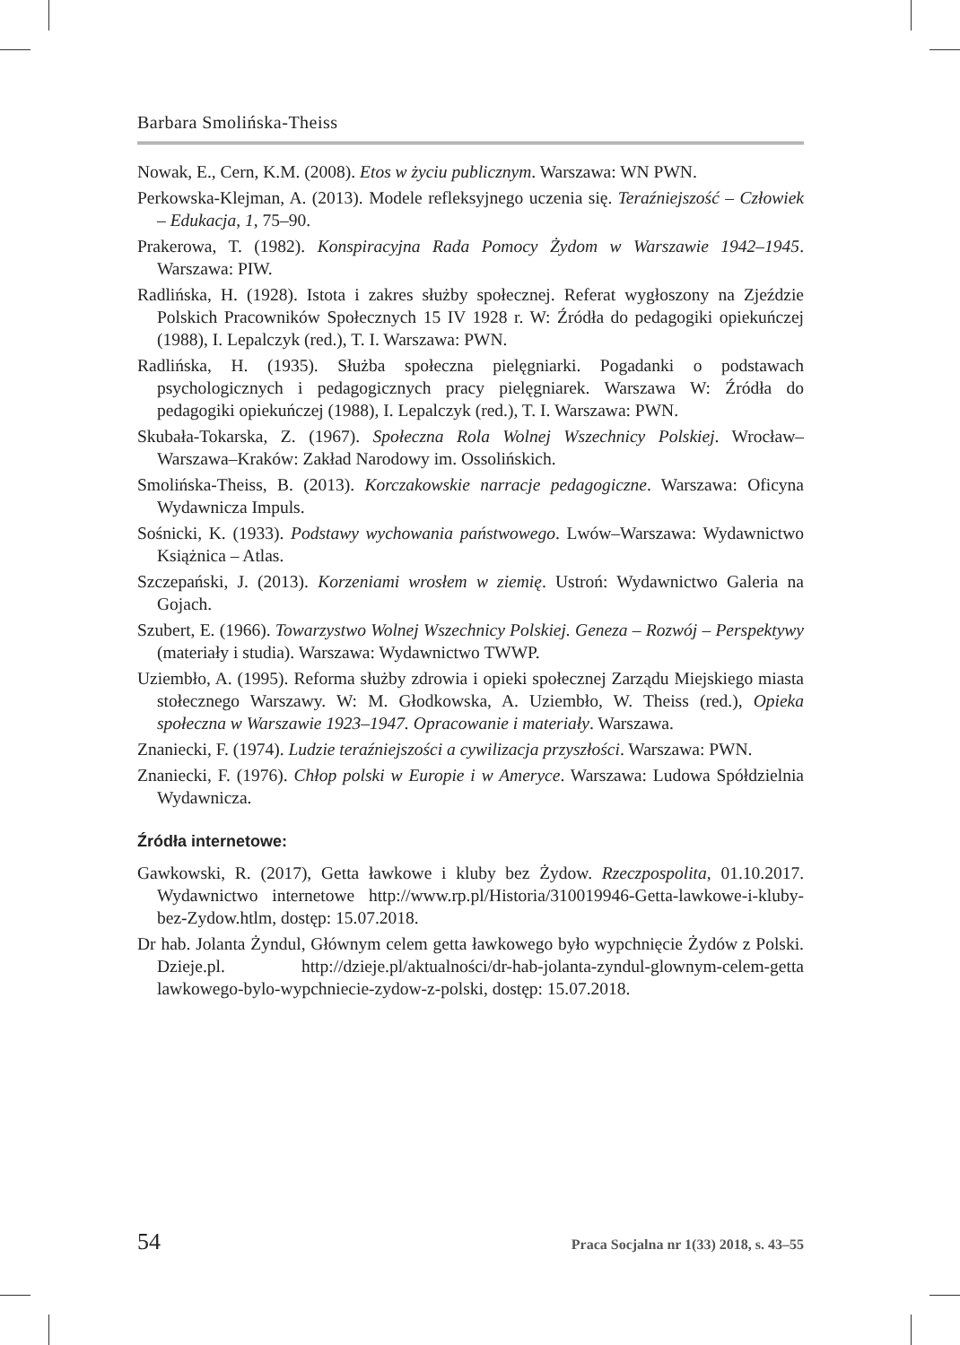Barbara Smolińska-Theiss
Nowak, E., Cern, K.M. (2008). Etos w życiu publicznym. Warszawa: WN PWN.
Perkowska-Klejman, A. (2013). Modele refleksyjnego uczenia się. Teraźniejszość – Człowiek – Edukacja, 1, 75–90.
Prakerowa, T. (1982). Konspiracyjna Rada Pomocy Żydom w Warszawie 1942–1945. Warszawa: PIW.
Radlińska, H. (1928). Istota i zakres służby społecznej. Referat wygłoszony na Zjeździe Polskich Pracowników Społecznych 15 IV 1928 r. W: Źródła do pedagogiki opiekuńczej (1988), I. Lepalczyk (red.), T. I. Warszawa: PWN.
Radlińska, H. (1935). Służba społeczna pielęgniarki. Pogadanki o podstawach psychologicznych i pedagogicznych pracy pielęgniarek. Warszawa W: Źródła do pedagogiki opiekuńczej (1988), I. Lepalczyk (red.), T. I. Warszawa: PWN.
Skubała-Tokarska, Z. (1967). Społeczna Rola Wolnej Wszechnicy Polskiej. Wrocław–Warszawa–Kraków: Zakład Narodowy im. Ossolińskich.
Smolińska-Theiss, B. (2013). Korczakowskie narracje pedagogiczne. Warszawa: Oficyna Wydawnicza Impuls.
Sośnicki, K. (1933). Podstawy wychowania państwowego. Lwów–Warszawa: Wydawnictwo Książnica – Atlas.
Szczepański, J. (2013). Korzeniami wrosłem w ziemię. Ustroń: Wydawnictwo Galeria na Gojach.
Szubert, E. (1966). Towarzystwo Wolnej Wszechnicy Polskiej. Geneza – Rozwój – Perspektywy (materiały i studia). Warszawa: Wydawnictwo TWWP.
Uziembło, A. (1995). Reforma służby zdrowia i opieki społecznej Zarządu Miejskiego miasta stołecznego Warszawy. W: M. Głodkowska, A. Uziembło, W. Theiss (red.), Opieka społeczna w Warszawie 1923–1947. Opracowanie i materiały. Warszawa.
Znaniecki, F. (1974). Ludzie teraźniejszości a cywilizacja przyszłości. Warszawa: PWN.
Znaniecki, F. (1976). Chłop polski w Europie i w Ameryce. Warszawa: Ludowa Spółdzielnia Wydawnicza.
Źródła internetowe:
Gawkowski, R. (2017), Getta ławkowe i kluby bez Żydow. Rzeczpospolita, 01.10.2017. Wydawnictwo internetowe http://www.rp.pl/Historia/310019946-Getta-lawkowe-i-kluby-bez-Zydow.htlm, dostęp: 15.07.2018.
Dr hab. Jolanta Żyndul, Głównym celem getta ławkowego było wypchnięcie Żydów z Polski. Dzieje.pl. http://dzieje.pl/aktualności/dr-hab-jolanta-zyndul-glownym-celem-getta lawkowego-bylo-wypchniecie-zydow-z-polski, dostęp: 15.07.2018.
54 Praca Socjalna nr 1(33) 2018, s. 43–55